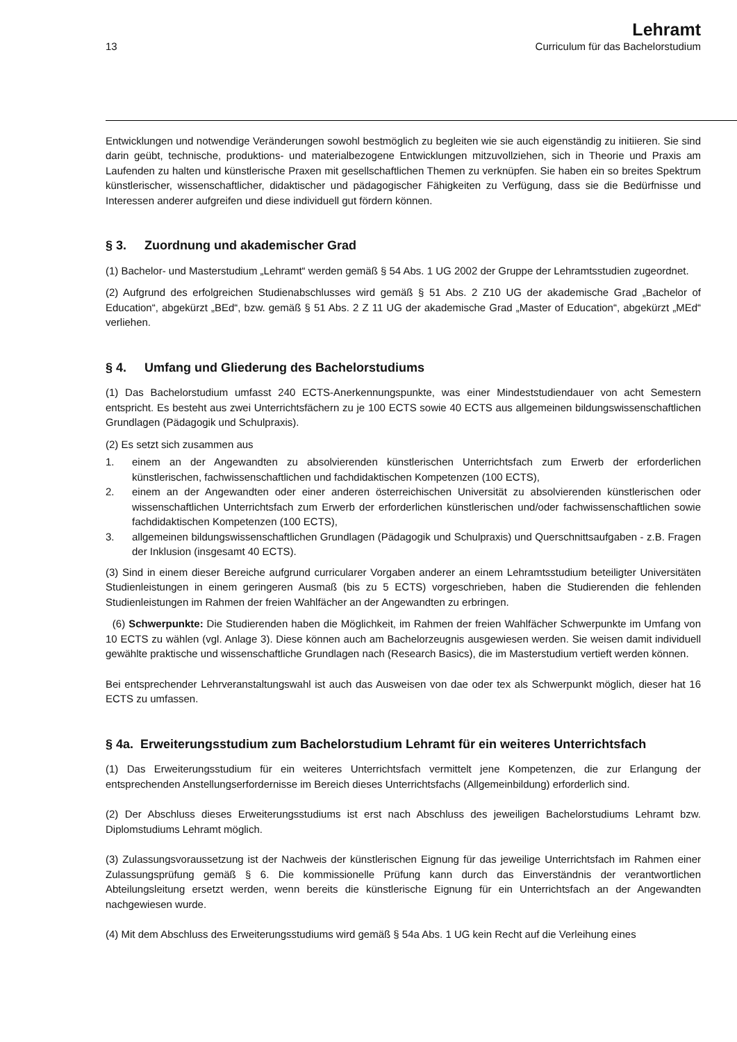13
Lehramt
Curriculum für das Bachelorstudium
Entwicklungen und notwendige Veränderungen sowohl bestmöglich zu begleiten wie sie auch eigenständig zu initiieren. Sie sind darin geübt, technische, produktions- und materialbezogene Entwicklungen mitzuvollziehen, sich in Theorie und Praxis am Laufenden zu halten und künstlerische Praxen mit gesellschaftlichen Themen zu verknüpfen. Sie haben ein so breites Spektrum künstlerischer, wissenschaftlicher, didaktischer und pädagogischer Fähigkeiten zu Verfügung, dass sie die Bedürfnisse und Interessen anderer aufgreifen und diese individuell gut fördern können.
§ 3. Zuordnung und akademischer Grad
(1) Bachelor- und Masterstudium „Lehramt“ werden gemäß § 54 Abs. 1 UG 2002 der Gruppe der Lehramtsstudien zugeordnet.
(2) Aufgrund des erfolgreichen Studienabschlusses wird gemäß § 51 Abs. 2 Z10 UG der akademische Grad „Bachelor of Education“, abgekürzt „BEd“, bzw. gemäß § 51 Abs. 2 Z 11 UG der akademische Grad „Master of Education“, abgekürzt „MEd“ verliehen.
§ 4. Umfang und Gliederung des Bachelorstudiums
(1) Das Bachelorstudium umfasst 240 ECTS-Anerkennungspunkte, was einer Mindeststudiendauer von acht Semestern entspricht. Es besteht aus zwei Unterrichtsfächern zu je 100 ECTS sowie 40 ECTS aus allgemeinen bildungswissenschaftlichen Grundlagen (Pädagogik und Schulpraxis).
(2) Es setzt sich zusammen aus
1. einem an der Angewandten zu absolvierenden künstlerischen Unterrichtsfach zum Erwerb der erforderlichen künstlerischen, fachwissenschaftlichen und fachdidaktischen Kompetenzen (100 ECTS),
2. einem an der Angewandten oder einer anderen österreichischen Universität zu absolvierenden künstlerischen oder wissenschaftlichen Unterrichtsfach zum Erwerb der erforderlichen künstlerischen und/oder fachwissenschaftlichen sowie fachdidaktischen Kompetenzen (100 ECTS),
3. allgemeinen bildungswissenschaftlichen Grundlagen (Pädagogik und Schulpraxis) und Querschnittsaufgaben - z.B. Fragen der Inklusion (insgesamt 40 ECTS).
(3) Sind in einem dieser Bereiche aufgrund curricularer Vorgaben anderer an einem Lehramtsstudium beteiligter Universitäten Studienleistungen in einem geringeren Ausmaß (bis zu 5 ECTS) vorgeschrieben, haben die Studierenden die fehlenden Studienleistungen im Rahmen der freien Wahlfächer an der Angewandten zu erbringen.
(6) Schwerpunkte: Die Studierenden haben die Möglichkeit, im Rahmen der freien Wahlfächer Schwerpunkte im Umfang von 10 ECTS zu wählen (vgl. Anlage 3). Diese können auch am Bachelorzeugnis ausgewiesen werden. Sie weisen damit individuell gewählte praktische und wissenschaftliche Grundlagen nach (Research Basics), die im Masterstudium vertieft werden können.
Bei entsprechender Lehrveranstaltungswahl ist auch das Ausweisen von dae oder tex als Schwerpunkt möglich, dieser hat 16 ECTS zu umfassen.
§ 4a. Erweiterungsstudium zum Bachelorstudium Lehramt für ein weiteres Unterrichtsfach
(1) Das Erweiterungsstudium für ein weiteres Unterrichtsfach vermittelt jene Kompetenzen, die zur Erlangung der entsprechenden Anstellungserfordernisse im Bereich dieses Unterrichtsfachs (Allgemeinbildung) erforderlich sind.
(2) Der Abschluss dieses Erweiterungsstudiums ist erst nach Abschluss des jeweiligen Bachelorstudiums Lehramt bzw. Diplomstudiums Lehramt möglich.
(3) Zulassungsvoraussetzung ist der Nachweis der künstlerischen Eignung für das jeweilige Unterrichtsfach im Rahmen einer Zulassungsprüfung gemäß § 6. Die kommissionelle Prüfung kann durch das Einverständnis der verantwortlichen Abteilungsleitung ersetzt werden, wenn bereits die künstlerische Eignung für ein Unterrichtsfach an der Angewandten nachgewiesen wurde.
(4) Mit dem Abschluss des Erweiterungsstudiums wird gemäß § 54a Abs. 1 UG kein Recht auf die Verleihung eines